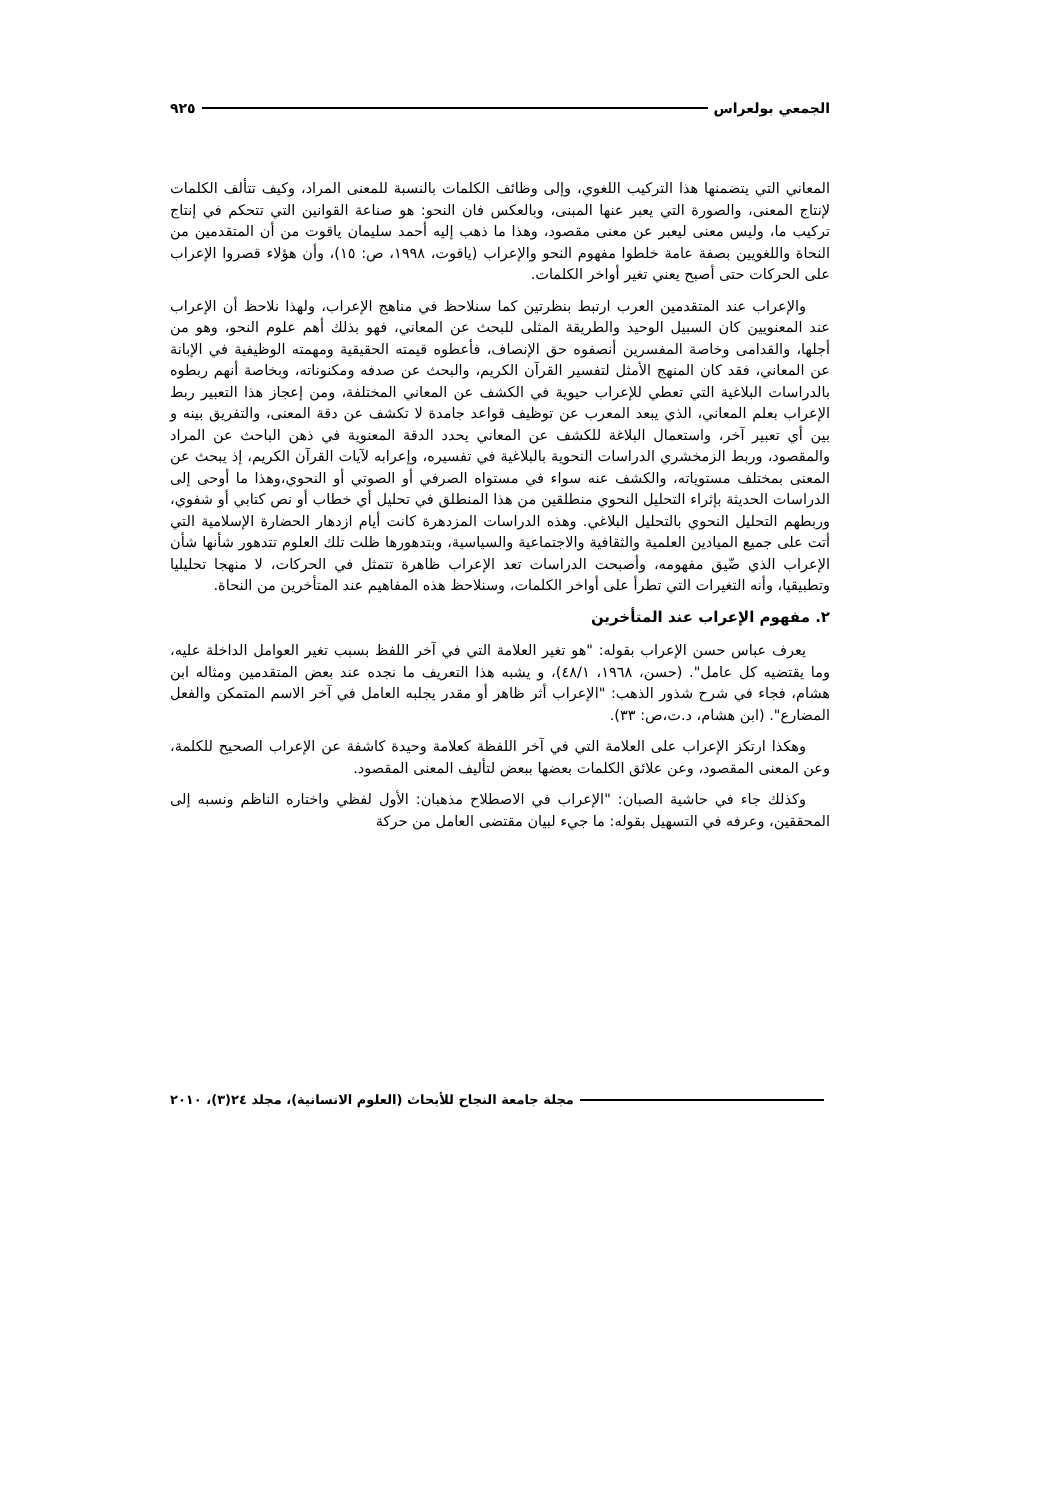الجمعي بولعراس ٩٢٥
المعاني التي يتضمنها هذا التركيب اللغوي، وإلى وظائف الكلمات بالنسبة للمعنى المراد، وكيف تتألف الكلمات لإنتاج المعنى، والصورة التي يعبر عنها المبنى، وبالعكس فان النحو: هو صناعة القوانين التي تتحكم في إنتاج تركيب ما، وليس معنى ليعبر عن معنى مقصود، وهذا ما ذهب إليه أحمد سليمان ياقوت من أن المتقدمين من النحاة واللغويين بصفة عامة خلطوا مفهوم النحو والإعراب (ياقوت، ١٩٩٨، ص: ١٥)، وأن هؤلاء قصروا الإعراب على الحركات حتى أصبح يعني تغير أواخر الكلمات.
والإعراب عند المتقدمين العرب ارتبط بنظرتين كما سنلاحظ في مناهج الإعراب، ولهذا نلاحظ أن الإعراب عند المعنويين كان السبيل الوحيد والطريقة المثلى للبحث عن المعاني، فهو بذلك أهم علوم النحو، وهو من أجلها، والقدامى وخاصة المفسرين أنصفوه حق الإنصاف، فأعطوه قيمته الحقيقية ومهمته الوظيفية في الإبانة عن المعاني، فقد كان المنهج الأمثل لتفسير القرآن الكريم، والبحث عن صدفه ومكنوناته، وبخاصة أنهم ربطوه بالدراسات البلاغية التي تعطي للإعراب حيوية في الكشف عن المعاني المختلفة، ومن إعجاز هذا التعبير ربط الإعراب بعلم المعاني، الذي يبعد المعرب عن توظيف قواعد جامدة لا تكشف عن دقة المعنى، والتفريق بينه و بين أي تعبير آخر، واستعمال البلاغة للكشف عن المعاني يحدد الدقة المعنوية في ذهن الباحث عن المراد والمقصود، وربط الزمخشري الدراسات النحوية بالبلاغية في تفسيره، وإعرابه لآيات القرآن الكريم، إذ يبحث عن المعنى بمختلف مستوياته، والكشف عنه سواء في مستواه الصرفي أو الصوتي أو النحوي،وهذا ما أوحى إلى الدراسات الحديثة بإثراء التحليل النحوي منطلقين من هذا المنطلق في تحليل أي خطاب أو نص كتابي أو شفوي، وربطهم التحليل النحوي بالتحليل البلاغي. وهذه الدراسات المزدهرة كانت أيام ازدهار الحضارة الإسلامية التي أتت على جميع الميادين العلمية والثقافية والاجتماعية والسياسية، وبتدهورها ظلت تلك العلوم تتدهور شأنها شأن الإعراب الذي ضّيق مفهومه، وأصبحت الدراسات تعد الإعراب ظاهرة تتمثل في الحركات، لا منهجا تحليليا وتطبيقيا، وأنه التغيرات التي تطرأ على أواخر الكلمات، وسنلاحظ هذه المفاهيم عند المتأخرين من النحاة.
٢. مفهوم الإعراب عند المتأخرين
يعرف عباس حسن الإعراب بقوله: "هو تغير العلامة التي في آخر اللفظ بسبب تغير العوامل الداخلة عليه، وما يقتضيه كل عامل". (حسن، ١٩٦٨، ٤٨/١)، و يشبه هذا التعريف ما نجده عند بعض المتقدمين ومثاله ابن هشام، فجاء في شرح شذور الذهب: "الإعراب أثر ظاهر أو مقدر يجلبه العامل في آخر الاسم المتمكن والفعل المضارع". (ابن هشام، د.ت،ص: ٣٣).
وهكذا ارتكز الإعراب على العلامة التي في آخر اللفظة كعلامة وحيدة كاشفة عن الإعراب الصحيح للكلمة، وعن المعنى المقصود، وعن علائق الكلمات بعضها ببعض لتأليف المعنى المقصود.
وكذلك جاء في حاشية الصبان: "الإعراب في الاصطلاح مذهبان: الأول لفظي واختاره الناظم ونسبه إلى المحققين، وعرفه في التسهيل بقوله: ما جيء لبيان مقتضى العامل من حركة
مجلة جامعة النجاح للأبحاث (العلوم الانسانية)، مجلد ٢٤(٣)، ٢٠١٠